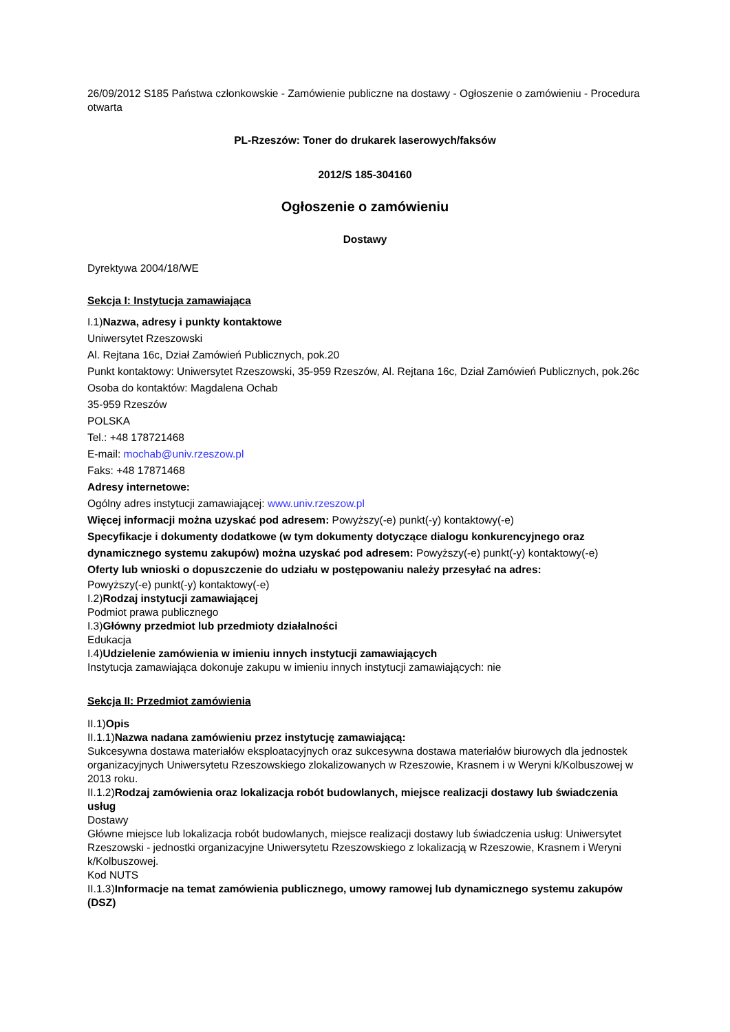26/09/2012 S185 Państwa członkowskie - Zamówienie publiczne na dostawy - Ogłoszenie o zamówieniu - Procedura otwarta
PL-Rzeszów: Toner do drukarek laserowych/faksów
2012/S 185-304160
Ogłoszenie o zamówieniu
Dostawy
Dyrektywa 2004/18/WE
Sekcja I: Instytucja zamawiająca
I.1)Nazwa, adresy i punkty kontaktowe
Uniwersytet Rzeszowski
Al. Rejtana 16c, Dział Zamówień Publicznych, pok.20
Punkt kontaktowy: Uniwersytet Rzeszowski, 35-959 Rzeszów, Al. Rejtana 16c, Dział Zamówień Publicznych, pok.26c
Osoba do kontaktów: Magdalena Ochab
35-959 Rzeszów
POLSKA
Tel.: +48 178721468
E-mail: mochab@univ.rzeszow.pl
Faks: +48 17871468
Adresy internetowe:
Ogólny adres instytucji zamawiającej: www.univ.rzeszow.pl
Więcej informacji można uzyskać pod adresem: Powyższy(-e) punkt(-y) kontaktowy(-e)
Specyfikacje i dokumenty dodatkowe (w tym dokumenty dotyczące dialogu konkurencyjnego oraz dynamicznego systemu zakupów) można uzyskać pod adresem: Powyższy(-e) punkt(-y) kontaktowy(-e)
Oferty lub wnioski o dopuszczenie do udziału w postępowaniu należy przesyłać na adres:
Powyższy(-e) punkt(-y) kontaktowy(-e)
I.2)Rodzaj instytucji zamawiającej
Podmiot prawa publicznego
I.3)Główny przedmiot lub przedmioty działalności
Edukacja
I.4)Udzielenie zamówienia w imieniu innych instytucji zamawiających
Instytucja zamawiająca dokonuje zakupu w imieniu innych instytucji zamawiających: nie
Sekcja II: Przedmiot zamówienia
II.1)Opis
II.1.1)Nazwa nadana zamówieniu przez instytucję zamawiającą:
Sukcesywna dostawa materiałów eksploatacyjnych oraz sukcesywna dostawa materiałów biurowych dla jednostek organizacyjnych Uniwersytetu Rzeszowskiego zlokalizowanych w Rzeszowie, Krasnem i w Weryni k/Kolbuszowej w 2013 roku.
II.1.2)Rodzaj zamówienia oraz lokalizacja robót budowlanych, miejsce realizacji dostawy lub świadczenia usług
Dostawy
Główne miejsce lub lokalizacja robót budowlanych, miejsce realizacji dostawy lub świadczenia usług: Uniwersytet Rzeszowski - jednostki organizacyjne Uniwersytetu Rzeszowskiego z lokalizacją w Rzeszowie, Krasnem i Weryni k/Kolbuszowej.
Kod NUTS
II.1.3)Informacje na temat zamówienia publicznego, umowy ramowej lub dynamicznego systemu zakupów (DSZ)